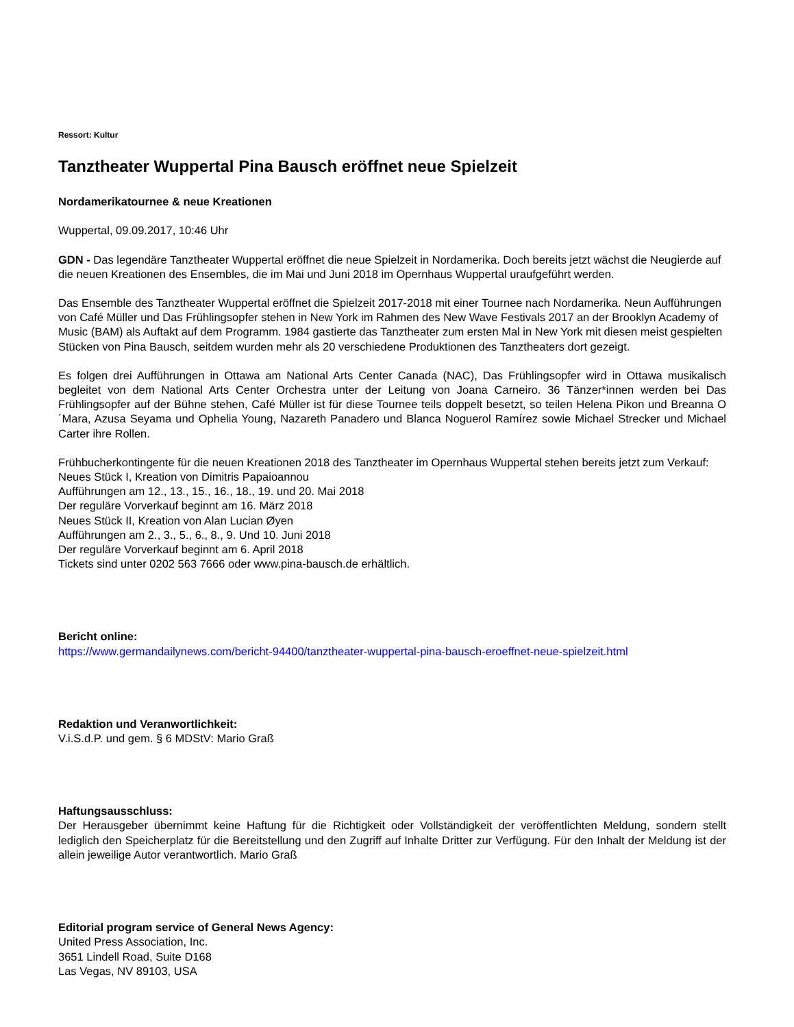Ressort: Kultur
Tanztheater Wuppertal Pina Bausch eröffnet neue Spielzeit
Nordamerikatournee & neue Kreationen
Wuppertal, 09.09.2017, 10:46 Uhr
GDN - Das legendäre Tanztheater Wuppertal eröffnet die neue Spielzeit in Nordamerika. Doch bereits jetzt wächst die Neugierde auf die neuen Kreationen des Ensembles, die im Mai und Juni 2018 im Opernhaus Wuppertal uraufgeführt werden.
Das Ensemble des Tanztheater Wuppertal eröffnet die Spielzeit 2017-2018 mit einer Tournee nach Nordamerika. Neun Aufführungen von Café Müller und Das Frühlingsopfer stehen in New York im Rahmen des New Wave Festivals 2017 an der Brooklyn Academy of Music (BAM) als Auftakt auf dem Programm. 1984 gastierte das Tanztheater zum ersten Mal in New York mit diesen meist gespielten Stücken von Pina Bausch, seitdem wurden mehr als 20 verschiedene Produktionen des Tanztheaters dort gezeigt.
Es folgen drei Aufführungen in Ottawa am National Arts Center Canada (NAC), Das Frühlingsopfer wird in Ottawa musikalisch begleitet von dem National Arts Center Orchestra unter der Leitung von Joana Carneiro. 36 Tänzer*innen werden bei Das Frühlingsopfer auf der Bühne stehen, Café Müller ist für diese Tournee teils doppelt besetzt, so teilen Helena Pikon und Breanna O´Mara, Azusa Seyama und Ophelia Young, Nazareth Panadero und Blanca Noguerol Ramírez sowie Michael Strecker und Michael Carter ihre Rollen.
Frühbucherkontingente für die neuen Kreationen 2018 des Tanztheater im Opernhaus Wuppertal stehen bereits jetzt zum Verkauf:
Neues Stück I, Kreation von Dimitris Papaioannou
Aufführungen am 12., 13., 15., 16., 18., 19. und 20. Mai 2018
Der reguläre Vorverkauf beginnt am 16. März 2018
Neues Stück II, Kreation von Alan Lucian Øyen
Aufführungen am 2., 3., 5., 6., 8., 9. Und 10. Juni 2018
Der reguläre Vorverkauf beginnt am 6. April 2018
Tickets sind unter 0202 563 7666 oder www.pina-bausch.de erhältlich.
Bericht online:
https://www.germandailynews.com/bericht-94400/tanztheater-wuppertal-pina-bausch-eroeffnet-neue-spielzeit.html
Redaktion und Veranwortlichkeit:
V.i.S.d.P. und gem. § 6 MDStV: Mario Graß
Haftungsausschluss:
Der Herausgeber übernimmt keine Haftung für die Richtigkeit oder Vollständigkeit der veröffentlichten Meldung, sondern stellt lediglich den Speicherplatz für die Bereitstellung und den Zugriff auf Inhalte Dritter zur Verfügung. Für den Inhalt der Meldung ist der allein jeweilige Autor verantwortlich. Mario Graß
Editorial program service of General News Agency:
United Press Association, Inc.
3651 Lindell Road, Suite D168
Las Vegas, NV 89103, USA